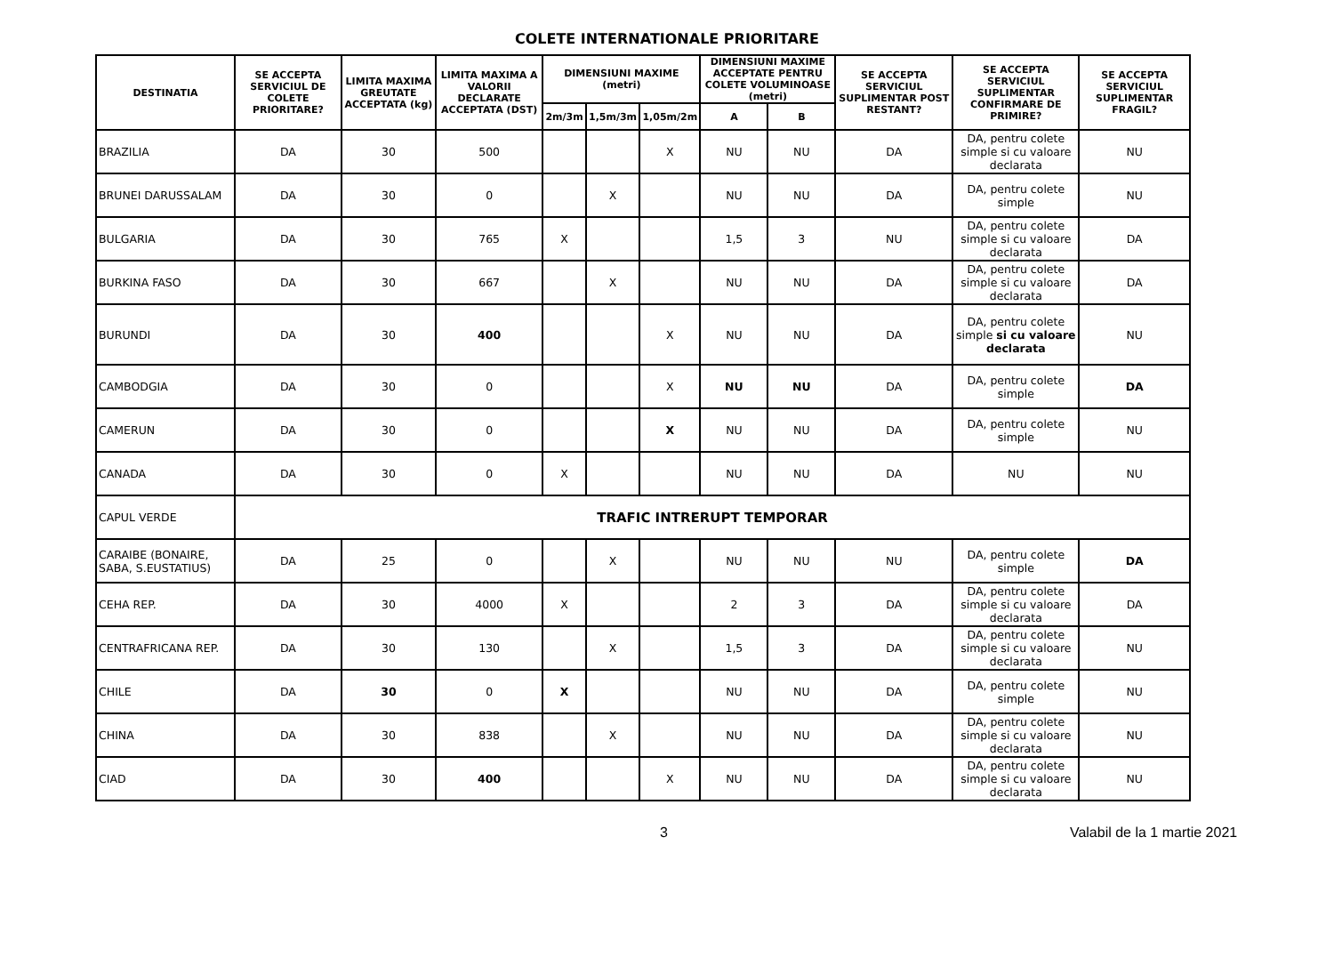COLETE INTERNATIONALE PRIORITARE
| DESTINATIA | SE ACCEPTA SERVICIUL DE COLETE PRIORITARE? | LIMITA MAXIMA GREUTATE ACCEPTATA (kg) | LIMITA MAXIMA A VALORII DECLARATE ACCEPTATA (DST) | DIMENSIUNI MAXIME (metri) | | | DIMENSIUNI MAXIME ACCEPTATE PENTRU COLETE VOLUMINOASE (metri) | | SE ACCEPTA SERVICIUL SUPLIMENTAR POST RESTANT? | SE ACCEPTA SERVICIUL SUPLIMENTAR CONFIRMARE DE PRIMIRE? | SE ACCEPTA SERVICIUL SUPLIMENTAR FRAGIL? |
| --- | --- | --- | --- | --- | --- | --- | --- | --- | --- | --- | --- |
| | | | | 2m/3m | 1,5m/3m | 1,05m/2m | A | B | | | |
| BRAZILIA | DA | 30 | 500 | | | X | NU | NU | DA | DA, pentru colete simple si cu valoare declarata | NU |
| BRUNEI DARUSSALAM | DA | 30 | 0 | | X | | NU | NU | DA | DA, pentru colete simple | NU |
| BULGARIA | DA | 30 | 765 | X | | | 1,5 | 3 | NU | DA, pentru colete simple si cu valoare declarata | DA |
| BURKINA FASO | DA | 30 | 667 | | X | | NU | NU | DA | DA, pentru colete simple si cu valoare declarata | DA |
| BURUNDI | DA | 30 | 400 | | | X | NU | NU | DA | DA, pentru colete simple si cu valoare declarata | NU |
| CAMBODGIA | DA | 30 | 0 | | | X | NU | NU | DA | DA, pentru colete simple | DA |
| CAMERUN | DA | 30 | 0 | | | X | NU | NU | DA | DA, pentru colete simple | NU |
| CANADA | DA | 30 | 0 | X | | | NU | NU | DA | NU | NU |
| CAPUL VERDE | TRAFIC INTRERUPT TEMPORAR | | | | | | | | | | |
| CARAIBE (BONAIRE, SABA, S.EUSTATIUS) | DA | 25 | 0 | | X | | NU | NU | NU | DA, pentru colete simple | DA |
| CEHA REP. | DA | 30 | 4000 | X | | | 2 | 3 | DA | DA, pentru colete simple si cu valoare declarata | DA |
| CENTRAFRICANA REP. | DA | 30 | 130 | | X | | 1,5 | 3 | DA | DA, pentru colete simple si cu valoare declarata | NU |
| CHILE | DA | 30 | 0 | X | | | NU | NU | DA | DA, pentru colete simple | NU |
| CHINA | DA | 30 | 838 | | X | | NU | NU | DA | DA, pentru colete simple si cu valoare declarata | NU |
| CIAD | DA | 30 | 400 | | | X | NU | NU | DA | DA, pentru colete simple si cu valoare declarata | NU |
3 Valabil de la 1 martie 2021